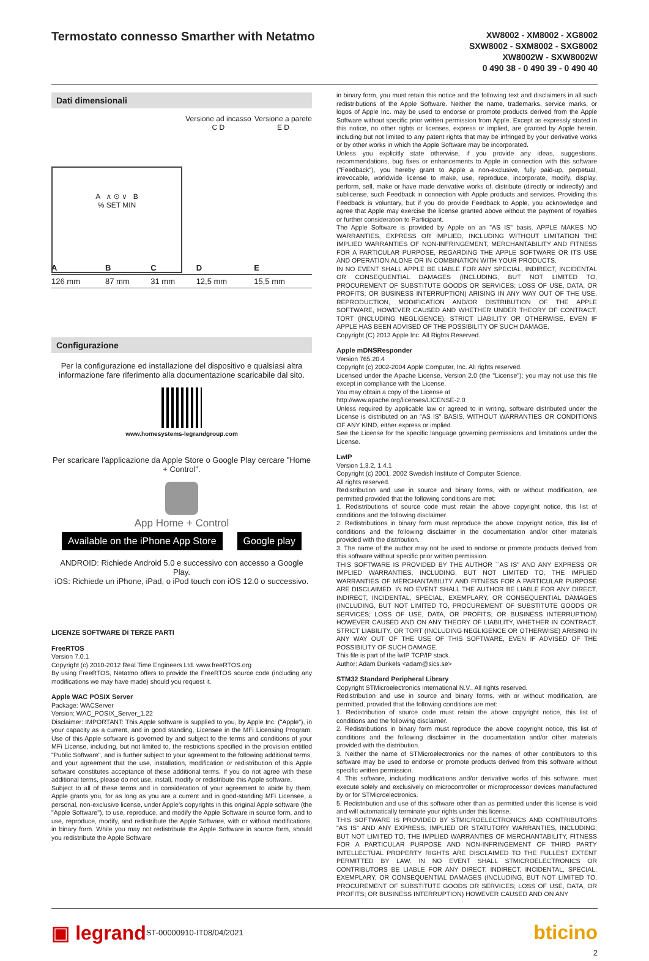Termostato connesso Smarther with Netatmo
XW8002 - XM8002 - XG8002
SXW8002 - SXM8002 - SXG8002
XW8002W - SXW8002W
0 490 38 - 0 490 39 - 0 490 40
Dati dimensionali
A ∧ ⊙ ∨ B
% SET MIN
Versione ad incasso
C D
Versione a parete
E D
| A | B | C | D | E |
| --- | --- | --- | --- | --- |
| 126 mm | 87 mm | 31 mm | 12,5 mm | 15,5 mm |
Configurazione
Per la configurazione ed installazione del dispositivo e qualsiasi altra informazione fare riferimento alla documentazione scaricabile dal sito.
www.homesystems-legrandgroup.com
Per scaricare l'applicazione da Apple Store o Google Play cercare "Home + Control".
App Home + Control
Available on the iPhone App Store Google play
ANDROID: Richiede Android 5.0 e successivo con accesso a Google Play.
iOS: Richiede un iPhone, iPad, o iPod touch con iOS 12.0 o successivo.
LICENZE SOFTWARE DI TERZE PARTI
FreeRTOS
Version 7.0.1
Copyright (c) 2010-2012 Real Time Engineers Ltd. www.freeRTOS.org
By using FreeRTOS, Netatmo offers to provide the FreeRTOS source code (including any modifications we may have made) should you request it.
Apple WAC POSIX Server
Package: WACServer
Version: WAC_POSIX_Server_1.22
Disclaimer: IMPORTANT: This Apple software is supplied to you, by Apple Inc. ("Apple"), in your capacity as a current, and in good standing, Licensee in the MFi Licensing Program. Use of this Apple software is governed by and subject to the terms and conditions of your MFi License, including, but not limited to, the restrictions specified in the provision entitled "Public Software", and is further subject to your agreement to the following additional terms, and your agreement that the use, installation, modification or redistribution of this Apple software constitutes acceptance of these additional terms. If you do not agree with these additional terms, please do not use, install, modify or redistribute this Apple software.
Subject to all of these terms and in consideration of your agreement to abide by them, Apple grants you, for as long as you are a current and in good-standing MFi Licensee, a personal, non-exclusive license, under Apple's copyrights in this original Apple software (the "Apple Software"), to use, reproduce, and modify the Apple Software in source form, and to use, reproduce, modify, and redistribute the Apple Software, with or without modifications, in binary form. While you may not redistribute the Apple Software in source form, should you redistribute the Apple Software
in binary form, you must retain this notice and the following text and disclaimers in all such redistributions of the Apple Software. Neither the name, trademarks, service marks, or logos of Apple Inc. may be used to endorse or promote products derived from the Apple Software without specific prior written permission from Apple. Except as expressly stated in this notice, no other rights or licenses, express or implied, are granted by Apple herein, including but not limited to any patent rights that may be infringed by your derivative works or by other works in which the Apple Software may be incorporated.
Unless you explicitly state otherwise, if you provide any ideas, suggestions, recommendations, bug fixes or enhancements to Apple in connection with this software ("Feedback"), you hereby grant to Apple a non-exclusive, fully paid-up, perpetual, irrevocable, worldwide license to make, use, reproduce, incorporate, modify, display, perform, sell, make or have made derivative works of, distribute (directly or indirectly) and sublicense, such Feedback in connection with Apple products and services. Providing this Feedback is voluntary, but if you do provide Feedback to Apple, you acknowledge and agree that Apple may exercise the license granted above without the payment of royalties or further consideration to Participant.
The Apple Software is provided by Apple on an "AS IS" basis. APPLE MAKES NO WARRANTIES, EXPRESS OR IMPLIED, INCLUDING WITHOUT LIMITATION THE IMPLIED WARRANTIES OF NON-INFRINGEMENT, MERCHANTABILITY AND FITNESS FOR A PARTICULAR PURPOSE, REGARDING THE APPLE SOFTWARE OR ITS USE AND OPERATION ALONE OR IN COMBINATION WITH YOUR PRODUCTS.
IN NO EVENT SHALL APPLE BE LIABLE FOR ANY SPECIAL, INDIRECT, INCIDENTAL OR CONSEQUENTIAL DAMAGES (INCLUDING, BUT NOT LIMITED TO, PROCUREMENT OF SUBSTITUTE GOODS OR SERVICES; LOSS OF USE, DATA, OR PROFITS; OR BUSINESS INTERRUPTION) ARISING IN ANY WAY OUT OF THE USE, REPRODUCTION, MODIFICATION AND/OR DISTRIBUTION OF THE APPLE SOFTWARE, HOWEVER CAUSED AND WHETHER UNDER THEORY OF CONTRACT, TORT (INCLUDING NEGLIGENCE), STRICT LIABILITY OR OTHERWISE, EVEN IF APPLE HAS BEEN ADVISED OF THE POSSIBILITY OF SUCH DAMAGE.
Copyright (C) 2013 Apple Inc. All Rights Reserved.
Apple mDNSResponder
Version 765.20.4
Copyright (c) 2002-2004 Apple Computer, Inc. All rights reserved.
Licensed under the Apache License, Version 2.0 (the "License"); you may not use this file except in compliance with the License.
You may obtain a copy of the License at
http://www.apache.org/licenses/LICENSE-2.0
Unless required by applicable law or agreed to in writing, software distributed under the License is distributed on an "AS IS" BASIS, WITHOUT WARRANTIES OR CONDITIONS OF ANY KIND, either express or implied.
See the License for the specific language governing permissions and limitations under the License.
LwIP
Version 1.3.2, 1.4.1
Copyright (c) 2001, 2002 Swedish Institute of Computer Science.
All rights reserved.
Redistribution and use in source and binary forms, with or without modification, are permitted provided that the following conditions are met:
1. Redistributions of source code must retain the above copyright notice, this list of conditions and the following disclaimer.
2. Redistributions in binary form must reproduce the above copyright notice, this list of conditions and the following disclaimer in the documentation and/or other materials provided with the distribution.
3. The name of the author may not be used to endorse or promote products derived from this software without specific prior written permission.
THIS SOFTWARE IS PROVIDED BY THE AUTHOR ``AS IS'' AND ANY EXPRESS OR IMPLIED WARRANTIES, INCLUDING, BUT NOT LIMITED TO, THE IMPLIED WARRANTIES OF MERCHANTABILITY AND FITNESS FOR A PARTICULAR PURPOSE ARE DISCLAIMED. IN NO EVENT SHALL THE AUTHOR BE LIABLE FOR ANY DIRECT, INDIRECT, INCIDENTAL, SPECIAL, EXEMPLARY, OR CONSEQUENTIAL DAMAGES (INCLUDING, BUT NOT LIMITED TO, PROCUREMENT OF SUBSTITUTE GOODS OR SERVICES; LOSS OF USE, DATA, OR PROFITS; OR BUSINESS INTERRUPTION) HOWEVER CAUSED AND ON ANY THEORY OF LIABILITY, WHETHER IN CONTRACT, STRICT LIABILITY, OR TORT (INCLUDING NEGLIGENCE OR OTHERWISE) ARISING IN ANY WAY OUT OF THE USE OF THIS SOFTWARE, EVEN IF ADVISED OF THE POSSIBILITY OF SUCH DAMAGE.
This file is part of the lwIP TCP/IP stack.
Author: Adam Dunkels <adam@sics.se>
STM32 Standard Peripheral Library
Copyright STMicroelectronics International N.V.. All rights reserved.
Redistribution and use in source and binary forms, with or without modification, are permitted, provided that the following conditions are met:
1. Redistribution of source code must retain the above copyright notice, this list of conditions and the following disclaimer.
2. Redistributions in binary form must reproduce the above copyright notice, this list of conditions and the following disclaimer in the documentation and/or other materials provided with the distribution.
3. Neither the name of STMicroelectronics nor the names of other contributors to this software may be used to endorse or promote products derived from this software without specific written permission.
4. This software, including modifications and/or derivative works of this software, must execute solely and exclusively on microcontroller or microprocessor devices manufactured by or for STMicroelectronics.
5. Redistribution and use of this software other than as permitted under this license is void and will automatically terminate your rights under this license.
THIS SOFTWARE IS PROVIDED BY STMICROELECTRONICS AND CONTRIBUTORS "AS IS" AND ANY EXPRESS, IMPLIED OR STATUTORY WARRANTIES, INCLUDING, BUT NOT LIMITED TO, THE IMPLIED WARRANTIES OF MERCHANTABILITY, FITNESS FOR A PARTICULAR PURPOSE AND NON-INFRINGEMENT OF THIRD PARTY INTELLECTUAL PROPERTY RIGHTS ARE DISCLAIMED TO THE FULLEST EXTENT PERMITTED BY LAW. IN NO EVENT SHALL STMICROELECTRONICS OR CONTRIBUTORS BE LIABLE FOR ANY DIRECT, INDIRECT, INCIDENTAL, SPECIAL, EXEMPLARY, OR CONSEQUENTIAL DAMAGES (INCLUDING, BUT NOT LIMITED TO, PROCUREMENT OF SUBSTITUTE GOODS OR SERVICES; LOSS OF USE, DATA, OR PROFITS; OR BUSINESS INTERRUPTION) HOWEVER CAUSED AND ON ANY
▣ legrand ST-00000910-IT 08/04/2021 bticino
2